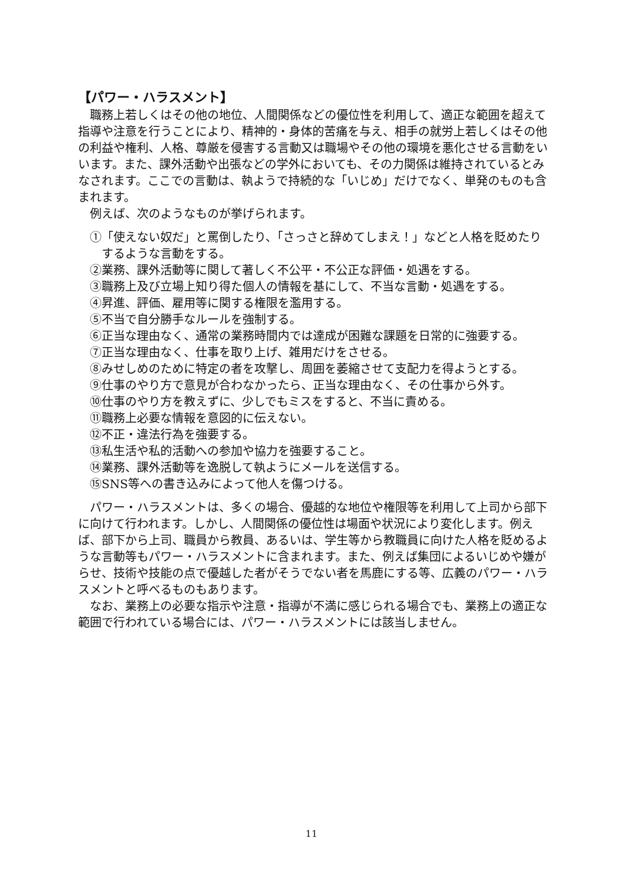【パワー・ハラスメント】
職務上若しくはその他の地位、人間関係などの優位性を利用して、適正な範囲を超えて指導や注意を行うことにより、精神的・身体的苦痛を与え、相手の就労上若しくはその他の利益や権利、人格、尊厳を侵害する言動又は職場やその他の環境を悪化させる言動をいいます。また、課外活動や出張などの学外においても、その力関係は維持されているとみなされます。ここでの言動は、執ようで持続的な「いじめ」だけでなく、単発のものも含まれます。
例えば、次のようなものが挙げられます。
①「使えない奴だ」と罵倒したり、「さっさと辞めてしまえ！」などと人格を貶めたりするような言動をする。
②業務、課外活動等に関して著しく不公平・不公正な評価・処遇をする。
③職務上及び立場上知り得た個人の情報を基にして、不当な言動・処遇をする。
④昇進、評価、雇用等に関する権限を濫用する。
⑤不当で自分勝手なルールを強制する。
⑥正当な理由なく、通常の業務時間内では達成が困難な課題を日常的に強要する。
⑦正当な理由なく、仕事を取り上げ、雑用だけをさせる。
⑧みせしめのために特定の者を攻撃し、周囲を萎縮させて支配力を得ようとする。
⑨仕事のやり方で意見が合わなかったら、正当な理由なく、その仕事から外す。
⑩仕事のやり方を教えずに、少しでもミスをすると、不当に責める。
⑪職務上必要な情報を意図的に伝えない。
⑫不正・違法行為を強要する。
⑬私生活や私的活動への参加や協力を強要すること。
⑭業務、課外活動等を逸脱して執ようにメールを送信する。
⑮SNS等への書き込みによって他人を傷つける。
パワー・ハラスメントは、多くの場合、優越的な地位や権限等を利用して上司から部下に向けて行われます。しかし、人間関係の優位性は場面や状況により変化します。例えば、部下から上司、職員から教員、あるいは、学生等から教職員に向けた人格を貶めるような言動等もパワー・ハラスメントに含まれます。また、例えば集団によるいじめや嫌がらせ、技術や技能の点で優越した者がそうでない者を馬鹿にする等、広義のパワー・ハラスメントと呼べるものもあります。
なお、業務上の必要な指示や注意・指導が不満に感じられる場合でも、業務上の適正な範囲で行われている場合には、パワー・ハラスメントには該当しません。
11